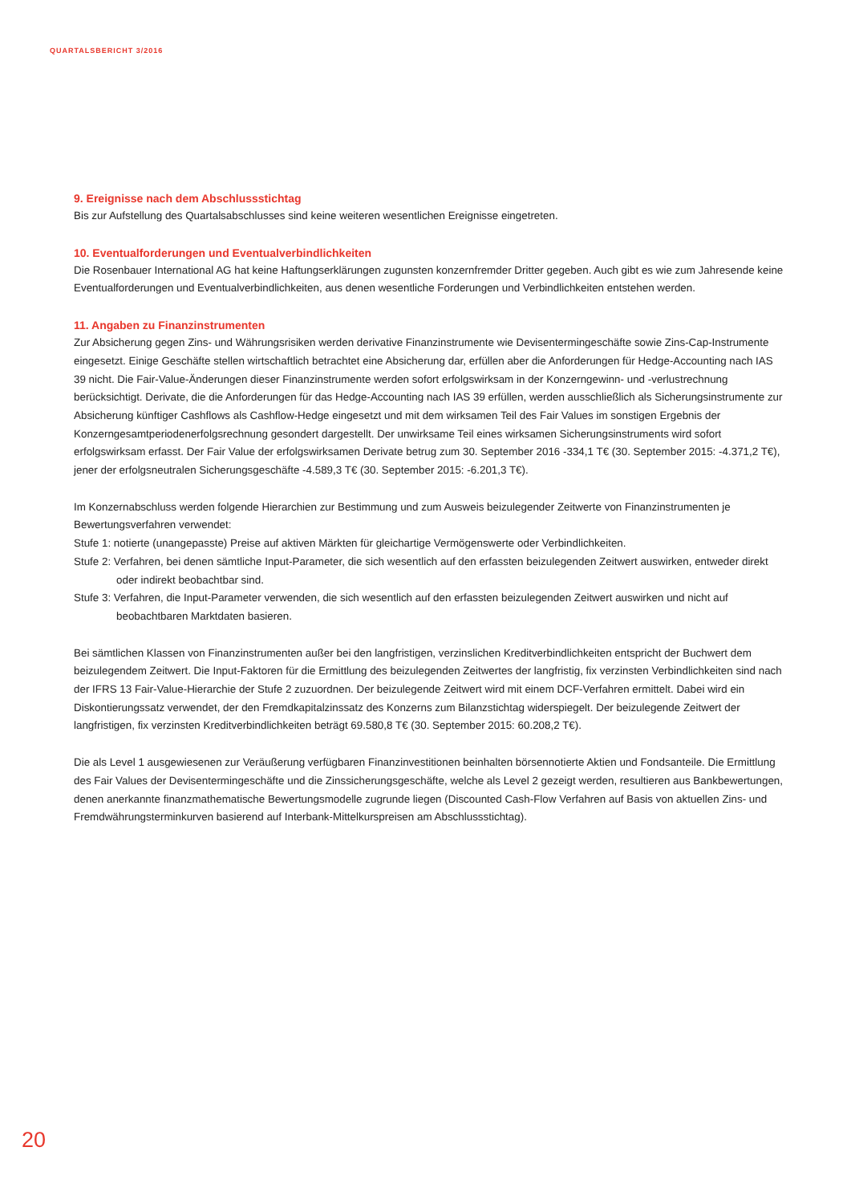QUARTALSBERICHT 3/2016
9. Ereignisse nach dem Abschlussstichtag
Bis zur Aufstellung des Quartalsabschlusses sind keine weiteren wesentlichen Ereignisse eingetreten.
10. Eventualforderungen und Eventualverbindlichkeiten
Die Rosenbauer International AG hat keine Haftungserklärungen zugunsten konzernfremder Dritter gegeben. Auch gibt es wie zum Jahresende keine Eventualforderungen und Eventualverbindlichkeiten, aus denen wesentliche Forderungen und Verbindlichkeiten entstehen werden.
11. Angaben zu Finanzinstrumenten
Zur Absicherung gegen Zins- und Währungsrisiken werden derivative Finanzinstrumente wie Devisentermingeschäfte sowie Zins-Cap-Instrumente eingesetzt. Einige Geschäfte stellen wirtschaftlich betrachtet eine Absicherung dar, erfüllen aber die Anforderungen für Hedge-Accounting nach IAS 39 nicht. Die Fair-Value-Änderungen dieser Finanzinstrumente werden sofort erfolgswirksam in der Konzerngewinn- und -verlustrechnung berücksichtigt. Derivate, die die Anforderungen für das Hedge-Accounting nach IAS 39 erfüllen, werden ausschließlich als Sicherungsinstrumente zur Absicherung künftiger Cashflows als Cashflow-Hedge eingesetzt und mit dem wirksamen Teil des Fair Values im sonstigen Ergebnis der Konzerngesamtperiodenerfolgsrechnung gesondert dargestellt. Der unwirksame Teil eines wirksamen Sicherungsinstruments wird sofort erfolgswirksam erfasst. Der Fair Value der erfolgswirksamen Derivate betrug zum 30. September 2016 -334,1 T€ (30. September 2015: -4.371,2 T€), jener der erfolgsneutralen Sicherungsgeschäfte -4.589,3 T€ (30. September 2015: -6.201,3 T€).
Im Konzernabschluss werden folgende Hierarchien zur Bestimmung und zum Ausweis beizulegender Zeitwerte von Finanzinstrumenten je Bewertungsverfahren verwendet:
Stufe 1: notierte (unangepasste) Preise auf aktiven Märkten für gleichartige Vermögenswerte oder Verbindlichkeiten.
Stufe 2: Verfahren, bei denen sämtliche Input-Parameter, die sich wesentlich auf den erfassten beizulegenden Zeitwert auswirken, entweder direkt oder indirekt beobachtbar sind.
Stufe 3: Verfahren, die Input-Parameter verwenden, die sich wesentlich auf den erfassten beizulegenden Zeitwert auswirken und nicht auf beobachtbaren Marktdaten basieren.
Bei sämtlichen Klassen von Finanzinstrumenten außer bei den langfristigen, verzinslichen Kreditverbindlichkeiten entspricht der Buchwert dem beizulegendem Zeitwert. Die Input-Faktoren für die Ermittlung des beizulegenden Zeitwertes der langfristig, fix verzinsten Verbindlichkeiten sind nach der IFRS 13 Fair-Value-Hierarchie der Stufe 2 zuzuordnen. Der beizulegende Zeitwert wird mit einem DCF-Verfahren ermittelt. Dabei wird ein Diskontierungssatz verwendet, der den Fremdkapitalzinssatz des Konzerns zum Bilanzstichtag widerspiegelt. Der beizulegende Zeitwert der langfristigen, fix verzinsten Kreditverbindlichkeiten beträgt 69.580,8 T€ (30. September 2015: 60.208,2 T€).
Die als Level 1 ausgewiesenen zur Veräußerung verfügbaren Finanzinvestitionen beinhalten börsennotierte Aktien und Fondsanteile. Die Ermittlung des Fair Values der Devisentermingeschäfte und die Zinssicherungsgeschäfte, welche als Level 2 gezeigt werden, resultieren aus Bankbewertungen, denen anerkannte finanzmathematische Bewertungsmodelle zugrunde liegen (Discounted Cash-Flow Verfahren auf Basis von aktuellen Zins- und Fremdwährungsterminkurven basierend auf Interbank-Mittelkurspreisen am Abschlussstichtag).
20